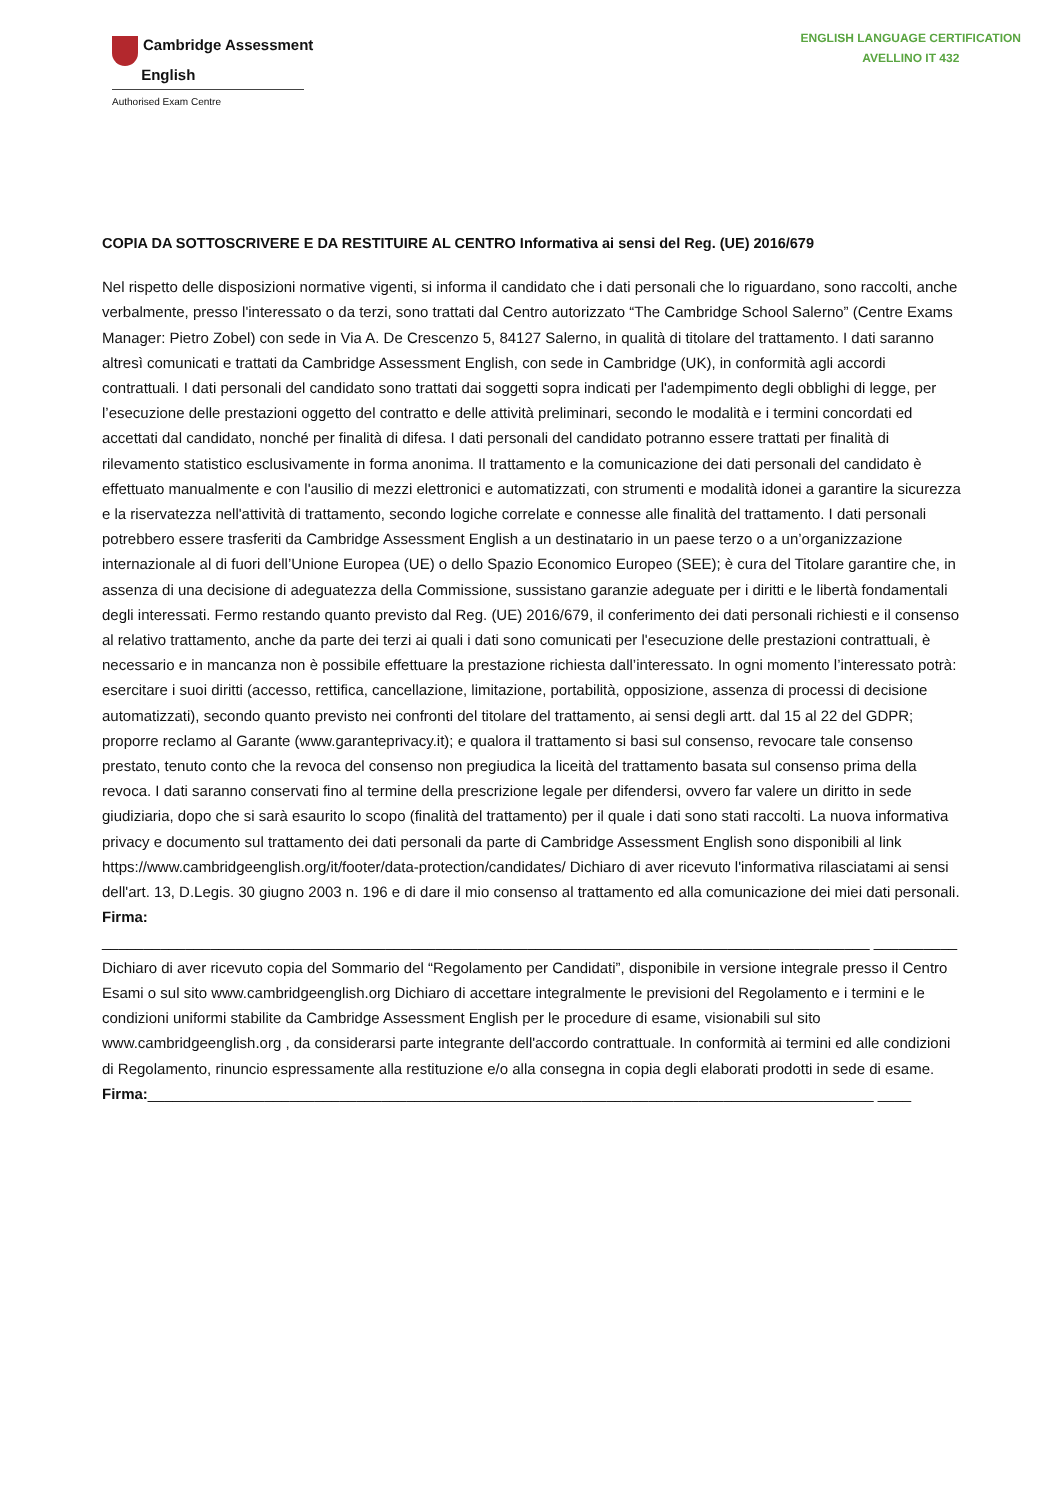Cambridge Assessment
English
Authorised Exam Centre
ENGLISH LANGUAGE CERTIFICATION
AVELLINO IT 432
COPIA DA SOTTOSCRIVERE E DA RESTITUIRE AL CENTRO Informativa ai sensi del Reg. (UE) 2016/679
Nel rispetto delle disposizioni normative vigenti, si informa il candidato che i dati personali che lo riguardano, sono raccolti, anche verbalmente, presso l'interessato o da terzi, sono trattati dal Centro autorizzato “The Cambridge School Salerno” (Centre Exams Manager: Pietro Zobel) con sede in Via A. De Crescenzo 5, 84127 Salerno, in qualità di titolare del trattamento. I dati saranno altresì comunicati e trattati da Cambridge Assessment English, con sede in Cambridge (UK), in conformità agli accordi contrattuali. I dati personali del candidato sono trattati dai soggetti sopra indicati per l'adempimento degli obblighi di legge, per l’esecuzione delle prestazioni oggetto del contratto e delle attività preliminari, secondo le modalità e i termini concordati ed accettati dal candidato, nonché per finalità di difesa. I dati personali del candidato potranno essere trattati per finalità di rilevamento statistico esclusivamente in forma anonima. Il trattamento e la comunicazione dei dati personali del candidato è effettuato manualmente e con l'ausilio di mezzi elettronici e automatizzati, con strumenti e modalità idonei a garantire la sicurezza e la riservatezza nell'attività di trattamento, secondo logiche correlate e connesse alle finalità del trattamento. I dati personali potrebbero essere trasferiti da Cambridge Assessment English a un destinatario in un paese terzo o a un’organizzazione internazionale al di fuori dell’Unione Europea (UE) o dello Spazio Economico Europeo (SEE); è cura del Titolare garantire che, in assenza di una decisione di adeguatezza della Commissione, sussistano garanzie adeguate per i diritti e le libertà fondamentali degli interessati. Fermo restando quanto previsto dal Reg. (UE) 2016/679, il conferimento dei dati personali richiesti e il consenso al relativo trattamento, anche da parte dei terzi ai quali i dati sono comunicati per l'esecuzione delle prestazioni contrattuali, è necessario e in mancanza non è possibile effettuare la prestazione richiesta dall’interessato. In ogni momento l’interessato potrà: esercitare i suoi diritti (accesso, rettifica, cancellazione, limitazione, portabilità, opposizione, assenza di processi di decisione automatizzati), secondo quanto previsto nei confronti del titolare del trattamento, ai sensi degli artt. dal 15 al 22 del GDPR; proporre reclamo al Garante (www.garanteprivacy.it); e qualora il trattamento si basi sul consenso, revocare tale consenso prestato, tenuto conto che la revoca del consenso non pregiudica la liceità del trattamento basata sul consenso prima della revoca. I dati saranno conservati fino al termine della prescrizione legale per difendersi, ovvero far valere un diritto in sede giudiziaria, dopo che si sarà esaurito lo scopo (finalità del trattamento) per il quale i dati sono stati raccolti. La nuova informativa privacy e documento sul trattamento dei dati personali da parte di Cambridge Assessment English sono disponibili al link https://www.cambridgeenglish.org/it/footer/data-protection/candidates/ Dichiaro di aver ricevuto l'informativa rilasciatami ai sensi dell'art. 13, D.Legis. 30 giugno 2003 n. 196 e di dare il mio consenso al trattamento ed alla comunicazione dei miei dati personali. Firma:
____________________________________________________________________________________________ __________ Dichiaro di aver ricevuto copia del Sommario del “Regolamento per Candidati”, disponibile in versione integrale presso il Centro Esami o sul sito www.cambridgeenglish.org Dichiaro di accettare integralmente le previsioni del Regolamento e i termini e le condizioni uniformi stabilite da Cambridge Assessment English per le procedure di esame, visionabili sul sito www.cambridgeenglish.org , da considerarsi parte integrante dell'accordo contrattuale. In conformità ai termini ed alle condizioni di Regolamento, rinuncio espressamente alla restituzione e/o alla consegna in copia degli elaborati prodotti in sede di esame.
Firma:_______________________________________________________________________________________ ____